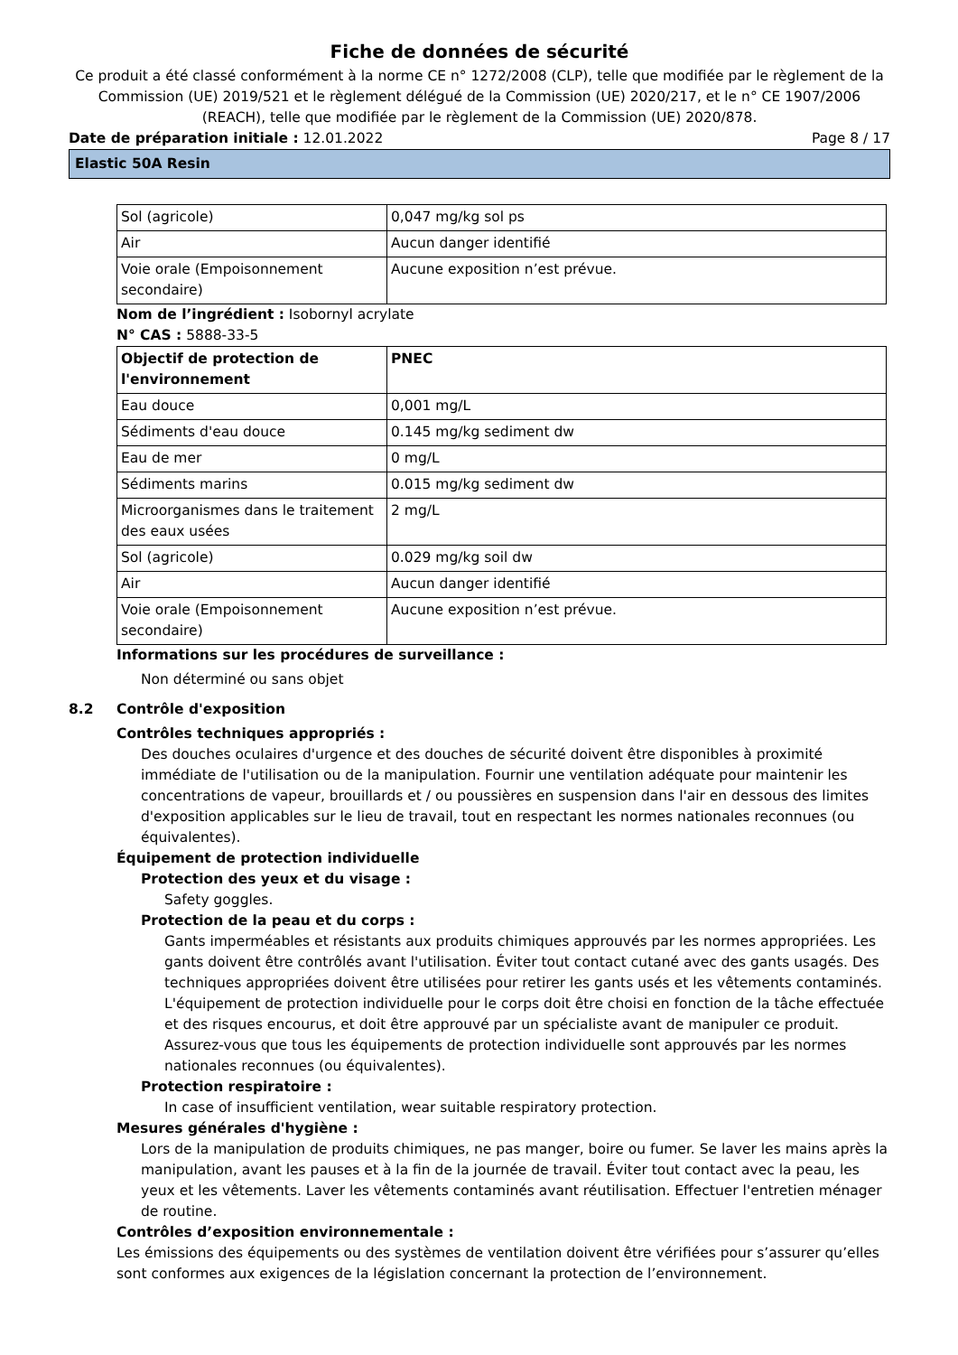Fiche de données de sécurité
Ce produit a été classé conformément à la norme CE n° 1272/2008 (CLP), telle que modifiée par le règlement de la Commission (UE) 2019/521 et le règlement délégué de la Commission (UE) 2020/217, et le n° CE 1907/2006 (REACH), telle que modifiée par le règlement de la Commission (UE) 2020/878.
Date de préparation initiale : 12.01.2022 Page 8 / 17
Elastic 50A Resin
| Sol (agricole) | 0,047 mg/kg sol ps |
| Air | Aucun danger identifié |
| Voie orale (Empoisonnement secondaire) | Aucune exposition n’est prévue. |
Nom de l’ingrédient : Isobornyl acrylate
N° CAS : 5888-33-5
| Objectif de protection de l'environnement | PNEC |
| --- | --- |
| Eau douce | 0,001 mg/L |
| Sédiments d'eau douce | 0.145 mg/kg sediment dw |
| Eau de mer | 0 mg/L |
| Sédiments marins | 0.015 mg/kg sediment dw |
| Microorganismes dans le traitement des eaux usées | 2 mg/L |
| Sol (agricole) | 0.029 mg/kg soil dw |
| Air | Aucun danger identifié |
| Voie orale (Empoisonnement secondaire) | Aucune exposition n’est prévue. |
Informations sur les procédures de surveillance :
Non déterminé ou sans objet
8.2 Contrôle d'exposition
Contrôles techniques appropriés :
Des douches oculaires d'urgence et des douches de sécurité doivent être disponibles à proximité immédiate de l'utilisation ou de la manipulation. Fournir une ventilation adéquate pour maintenir les concentrations de vapeur, brouillards et / ou poussières en suspension dans l'air en dessous des limites d'exposition applicables sur le lieu de travail, tout en respectant les normes nationales reconnues (ou équivalentes).
Équipement de protection individuelle
Protection des yeux et du visage :
Safety goggles.
Protection de la peau et du corps :
Gants imperméables et résistants aux produits chimiques approuvés par les normes appropriées. Les gants doivent être contrôlés avant l'utilisation. Éviter tout contact cutané avec des gants usagés. Des techniques appropriées doivent être utilisées pour retirer les gants usés et les vêtements contaminés. L'équipement de protection individuelle pour le corps doit être choisi en fonction de la tâche effectuée et des risques encourus, et doit être approuvé par un spécialiste avant de manipuler ce produit. Assurez-vous que tous les équipements de protection individuelle sont approuvés par les normes nationales reconnues (ou équivalentes).
Protection respiratoire :
In case of insufficient ventilation, wear suitable respiratory protection.
Mesures générales d'hygiène :
Lors de la manipulation de produits chimiques, ne pas manger, boire ou fumer. Se laver les mains après la manipulation, avant les pauses et à la fin de la journée de travail. Éviter tout contact avec la peau, les yeux et les vêtements. Laver les vêtements contaminés avant réutilisation. Effectuer l'entretien ménager de routine.
Contrôles d’exposition environnementale :
Les émissions des équipements ou des systèmes de ventilation doivent être vérifiées pour s’assurer qu’elles sont conformes aux exigences de la législation concernant la protection de l’environnement.